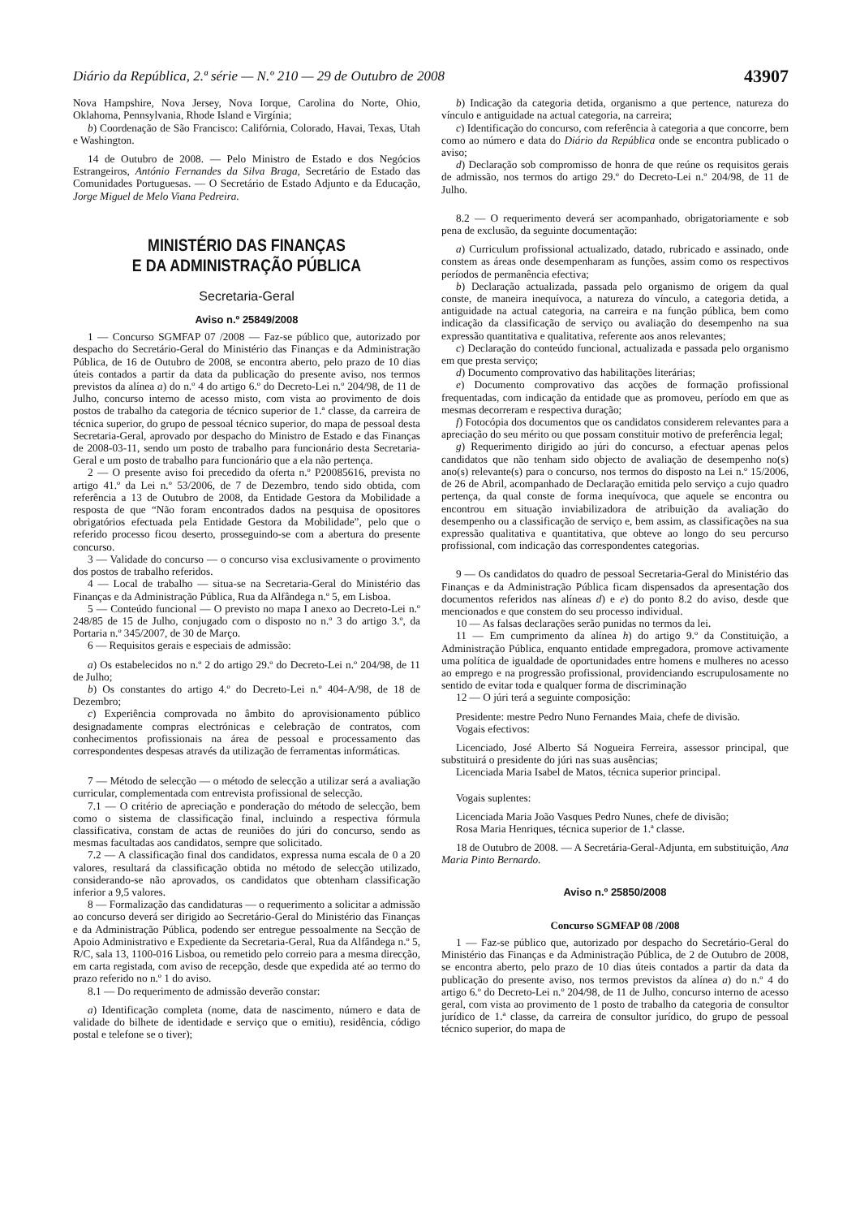Diário da República, 2.ª série — N.º 210 — 29 de Outubro de 2008 43907
Nova Hampshire, Nova Jersey, Nova Iorque, Carolina do Norte, Ohio, Oklahoma, Pennsylvania, Rhode Island e Virgínia;
b) Coordenação de São Francisco: Califórnia, Colorado, Havai, Texas, Utah e Washington.
14 de Outubro de 2008. — Pelo Ministro de Estado e dos Negócios Estrangeiros, António Fernandes da Silva Braga, Secretário de Estado das Comunidades Portuguesas. — O Secretário de Estado Adjunto e da Educação, Jorge Miguel de Melo Viana Pedreira.
MINISTÉRIO DAS FINANÇAS
E DA ADMINISTRAÇÃO PÚBLICA
Secretaria-Geral
Aviso n.º 25849/2008
1 — Concurso SGMFAP 07 /2008 — Faz-se público que, autorizado por despacho do Secretário-Geral do Ministério das Finanças e da Administração Pública, de 16 de Outubro de 2008, se encontra aberto, pelo prazo de 10 dias úteis contados a partir da data da publicação do presente aviso, nos termos previstos da alínea a) do n.º 4 do artigo 6.º do Decreto-Lei n.º 204/98, de 11 de Julho, concurso interno de acesso misto, com vista ao provimento de dois postos de trabalho da categoria de técnico superior de 1.ª classe, da carreira de técnica superior, do grupo de pessoal técnico superior, do mapa de pessoal desta Secretaria-Geral, aprovado por despacho do Ministro de Estado e das Finanças de 2008-03-11, sendo um posto de trabalho para funcionário desta Secretaria-Geral e um posto de trabalho para funcionário que a ela não pertença.
2 — O presente aviso foi precedido da oferta n.º P20085616, prevista no artigo 41.º da Lei n.º 53/2006, de 7 de Dezembro, tendo sido obtida, com referência a 13 de Outubro de 2008, da Entidade Gestora da Mobilidade a resposta de que “Não foram encontrados dados na pesquisa de opositores obrigatórios efectuada pela Entidade Gestora da Mobilidade”, pelo que o referido processo ficou deserto, prosseguindo-se com a abertura do presente concurso.
3 — Validade do concurso — o concurso visa exclusivamente o provimento dos postos de trabalho referidos.
4 — Local de trabalho — situa-se na Secretaria-Geral do Ministério das Finanças e da Administração Pública, Rua da Alfândega n.º 5, em Lisboa.
5 — Conteúdo funcional — O previsto no mapa I anexo ao Decreto-Lei n.º 248/85 de 15 de Julho, conjugado com o disposto no n.º 3 do artigo 3.º, da Portaria n.º 345/2007, de 30 de Março.
6 — Requisitos gerais e especiais de admissão:
a) Os estabelecidos no n.º 2 do artigo 29.º do Decreto-Lei n.º 204/98, de 11 de Julho;
b) Os constantes do artigo 4.º do Decreto-Lei n.º 404-A/98, de 18 de Dezembro;
c) Experiência comprovada no âmbito do aprovisionamento público designadamente compras electrónicas e celebração de contratos, com conhecimentos profissionais na área de pessoal e processamento das correspondentes despesas através da utilização de ferramentas informáticas.
7 — Método de selecção — o método de selecção a utilizar será a avaliação curricular, complementada com entrevista profissional de selecção.
7.1 — O critério de apreciação e ponderação do método de selecção, bem como o sistema de classificação final, incluindo a respectiva fórmula classificativa, constam de actas de reuniões do júri do concurso, sendo as mesmas facultadas aos candidatos, sempre que solicitado.
7.2 — A classificação final dos candidatos, expressa numa escala de 0 a 20 valores, resultará da classificação obtida no método de selecção utilizado, considerando-se não aprovados, os candidatos que obtenham classificação inferior a 9,5 valores.
8 — Formalização das candidaturas — o requerimento a solicitar a admissão ao concurso deverá ser dirigido ao Secretário-Geral do Ministério das Finanças e da Administração Pública, podendo ser entregue pessoalmente na Secção de Apoio Administrativo e Expediente da Secretaria-Geral, Rua da Alfândega n.º 5, R/C, sala 13, 1100-016 Lisboa, ou remetido pelo correio para a mesma direcção, em carta registada, com aviso de recepção, desde que expedida até ao termo do prazo referido no n.º 1 do aviso.
8.1 — Do requerimento de admissão deverão constar:
a) Identificação completa (nome, data de nascimento, número e data de validade do bilhete de identidade e serviço que o emitiu), residência, código postal e telefone se o tiver);
b) Indicação da categoria detida, organismo a que pertence, natureza do vínculo e antiguidade na actual categoria, na carreira;
c) Identificação do concurso, com referência à categoria a que concorre, bem como ao número e data do Diário da República onde se encontra publicado o aviso;
d) Declaração sob compromisso de honra de que reúne os requisitos gerais de admissão, nos termos do artigo 29.º do Decreto-Lei n.º 204/98, de 11 de Julho.
8.2 — O requerimento deverá ser acompanhado, obrigatoriamente e sob pena de exclusão, da seguinte documentação:
a) Curriculum profissional actualizado, datado, rubricado e assinado, onde constem as áreas onde desempenharam as funções, assim como os respectivos períodos de permanência efectiva;
b) Declaração actualizada, passada pelo organismo de origem da qual conste, de maneira inequívoca, a natureza do vínculo, a categoria detida, a antiguidade na actual categoria, na carreira e na função pública, bem como indicação da classificação de serviço ou avaliação do desempenho na sua expressão quantitativa e qualitativa, referente aos anos relevantes;
c) Declaração do conteúdo funcional, actualizada e passada pelo organismo em que presta serviço;
d) Documento comprovativo das habilitações literárias;
e) Documento comprovativo das acções de formação profissional frequentadas, com indicação da entidade que as promoveu, período em que as mesmas decorreram e respectiva duração;
f) Fotocópia dos documentos que os candidatos considerem relevantes para a apreciação do seu mérito ou que possam constituir motivo de preferência legal;
g) Requerimento dirigido ao júri do concurso, a efectuar apenas pelos candidatos que não tenham sido objecto de avaliação de desempenho no(s) ano(s) relevante(s) para o concurso, nos termos do disposto na Lei n.º 15/2006, de 26 de Abril, acompanhado de Declaração emitida pelo serviço a cujo quadro pertença, da qual conste de forma inequívoca, que aquele se encontra ou encontrou em situação inviabilizadora de atribuição da avaliação do desempenho ou a classificação de serviço e, bem assim, as classificações na sua expressão qualitativa e quantitativa, que obteve ao longo do seu percurso profissional, com indicação das correspondentes categorias.
9 — Os candidatos do quadro de pessoal Secretaria-Geral do Ministério das Finanças e da Administração Pública ficam dispensados da apresentação dos documentos referidos nas alíneas d) e e) do ponto 8.2 do aviso, desde que mencionados e que constem do seu processo individual.
10 — As falsas declarações serão punidas no termos da lei.
11 — Em cumprimento da alínea h) do artigo 9.º da Constituição, a Administração Pública, enquanto entidade empregadora, promove activamente uma política de igualdade de oportunidades entre homens e mulheres no acesso ao emprego e na progressão profissional, providenciando escrupulosamente no sentido de evitar toda e qualquer forma de discriminação
12 — O júri terá a seguinte composição:
Presidente: mestre Pedro Nuno Fernandes Maia, chefe de divisão.
Vogais efectivos:
Licenciado, José Alberto Sá Nogueira Ferreira, assessor principal, que substituirá o presidente do júri nas suas ausências;
Licenciada Maria Isabel de Matos, técnica superior principal.
Vogais suplentes:
Licenciada Maria João Vasques Pedro Nunes, chefe de divisão;
Rosa Maria Henriques, técnica superior de 1.ª classe.
18 de Outubro de 2008. — A Secretária-Geral-Adjunta, em substituição, Ana Maria Pinto Bernardo.
Aviso n.º 25850/2008
Concurso SGMFAP 08 /2008
1 — Faz-se público que, autorizado por despacho do Secretário-Geral do Ministério das Finanças e da Administração Pública, de 2 de Outubro de 2008, se encontra aberto, pelo prazo de 10 dias úteis contados a partir da data da publicação do presente aviso, nos termos previstos da alínea a) do n.º 4 do artigo 6.º do Decreto-Lei n.º 204/98, de 11 de Julho, concurso interno de acesso geral, com vista ao provimento de 1 posto de trabalho da categoria de consultor jurídico de 1.ª classe, da carreira de consultor jurídico, do grupo de pessoal técnico superior, do mapa de